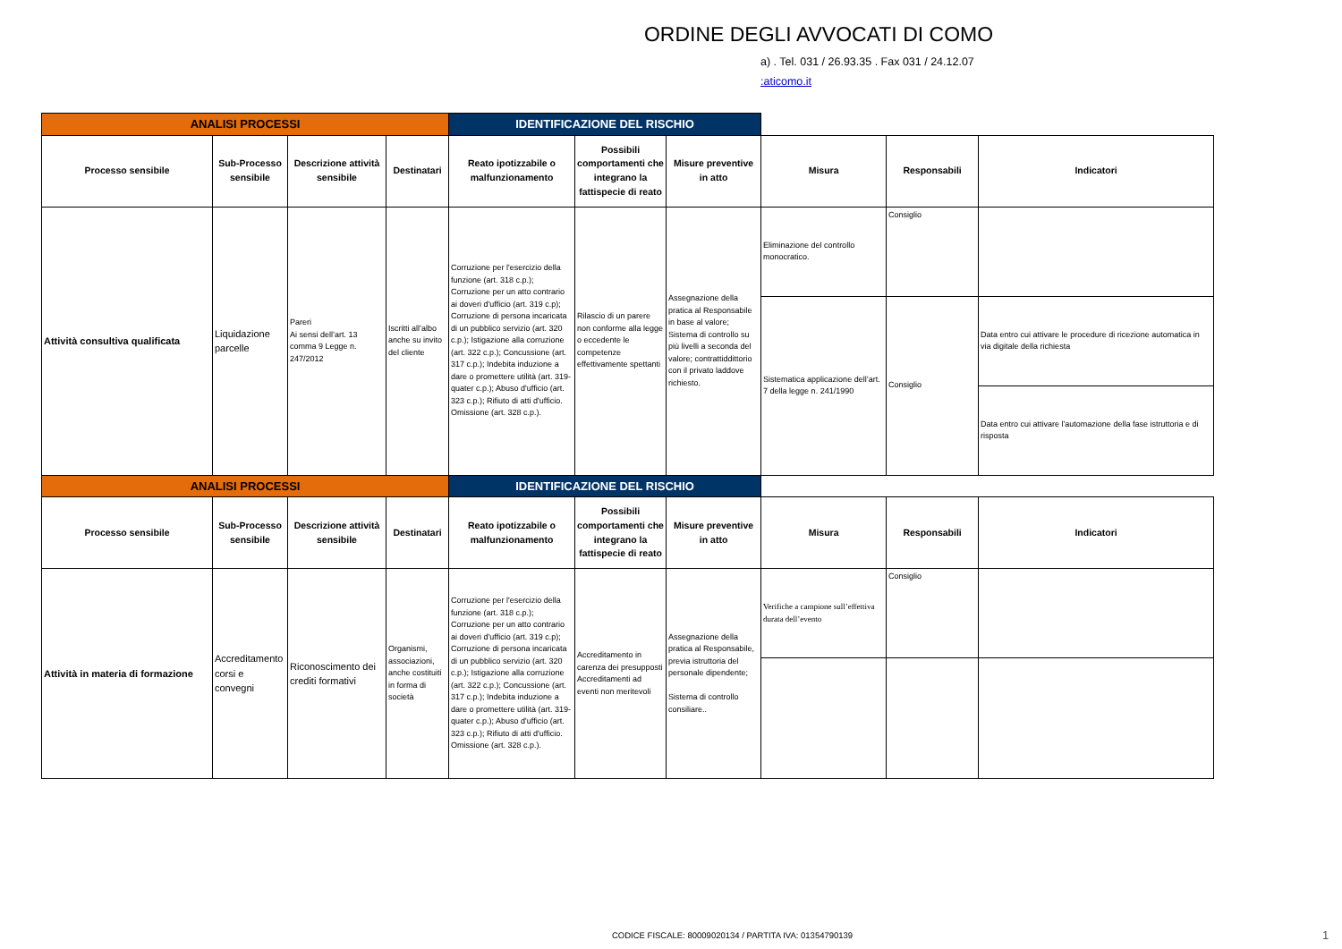ORDINE DEGLI AVVOCATI DI COMO
a) . Tel. 031 / 26.93.35 . Fax 031 / 24.12.07
:aticomo.it
| ANALISI PROCESSI | | | | IDENTIFICAZIONE DEL RISCHIO | | | | | |
| --- | --- | --- | --- | --- | --- | --- | --- | --- | --- |
| Processo sensibile | Sub-Processo sensibile | Descrizione attività sensibile | Destinatari | Reato ipotizzabile o malfunzionamento | Possibili comportamenti che integrano la fattispecie di reato | Misure preventive in atto | Misura | Responsabili | Indicatori |
| Attività consultiva qualificata | Liquidazione parcelle | Pareri Ai sensi dell’art. 13 comma 9 Legge n. 247/2012 | Iscritti all’albo anche su invito del cliente | Corruzione per l'esercizio della funzione (art. 318 c.p.); Corruzione per un atto contrario ai doveri d'ufficio (art. 319 c.p); Corruzione di persona incaricata di un pubblico servizio (art. 320 c.p.); Istigazione alla corruzione (art. 322 c.p.); Concussione (art. 317 c.p.); Indebita induzione a dare o promettere utilità (art. 319-quater c.p.); Abuso d'ufficio (art. 323 c.p.); Rifiuto di atti d'ufficio. Omissione (art. 328 c.p.). | Rilascio di un parere non conforme alla legge o eccedente le competenze effettivamente spettanti | Assegnazione della pratica al Responsabile in base al valore; Sistema di controllo su più livelli a seconda del valore; contrattiddittorio con il privato laddove richiesto. | Eliminazione del controllo monocratico. | Consiglio | |
| | | | | | | | Sistematica applicazione dell’art. 7 della legge n. 241/1990 | Consiglio | Data entro cui attivare le procedure di ricezione automatica in via digitale della richiesta |
| | | | | | | | | | Data entro cui attivare l'automazione della fase istruttoria e di risposta |
| ANALISI PROCESSI | | | | IDENTIFICAZIONE DEL RISCHIO | | | | | |
| Processo sensibile | Sub-Processo sensibile | Descrizione attività sensibile | Destinatari | Reato ipotizzabile o malfunzionamento | Possibili comportamenti che integrano la fattispecie di reato | Misure preventive in atto | Misura | Responsabili | Indicatori |
| Attività in materia di formazione | Accreditamento corsi e convegni | Riconoscimento dei crediti formativi | Organismi, associazioni, anche costituiti in forma di società | Corruzione per l'esercizio della funzione (art. 318 c.p.); Corruzione per un atto contrario ai doveri d'ufficio (art. 319 c.p); Corruzione di persona incaricata di un pubblico servizio (art. 320 c.p.); Istigazione alla corruzione (art. 322 c.p.); Concussione (art. 317 c.p.); Indebita induzione a dare o promettere utilità (art. 319-quater c.p.); Abuso d'ufficio (art. 323 c.p.); Rifiuto di atti d'ufficio. Omissione (art. 328 c.p.). | Accreditamento in carenza dei presupposti Accreditamenti ad eventi non meritevoli | Assegnazione della pratica al Responsabile, previa istruttoria del personale dipendente; Sistema di controllo consiliare.. | Verifiche a campione sull’effettiva durata dell’evento | Consiglio | |
CODICE FISCALE: 80009020134 / PARTITA IVA: 01354790139
1